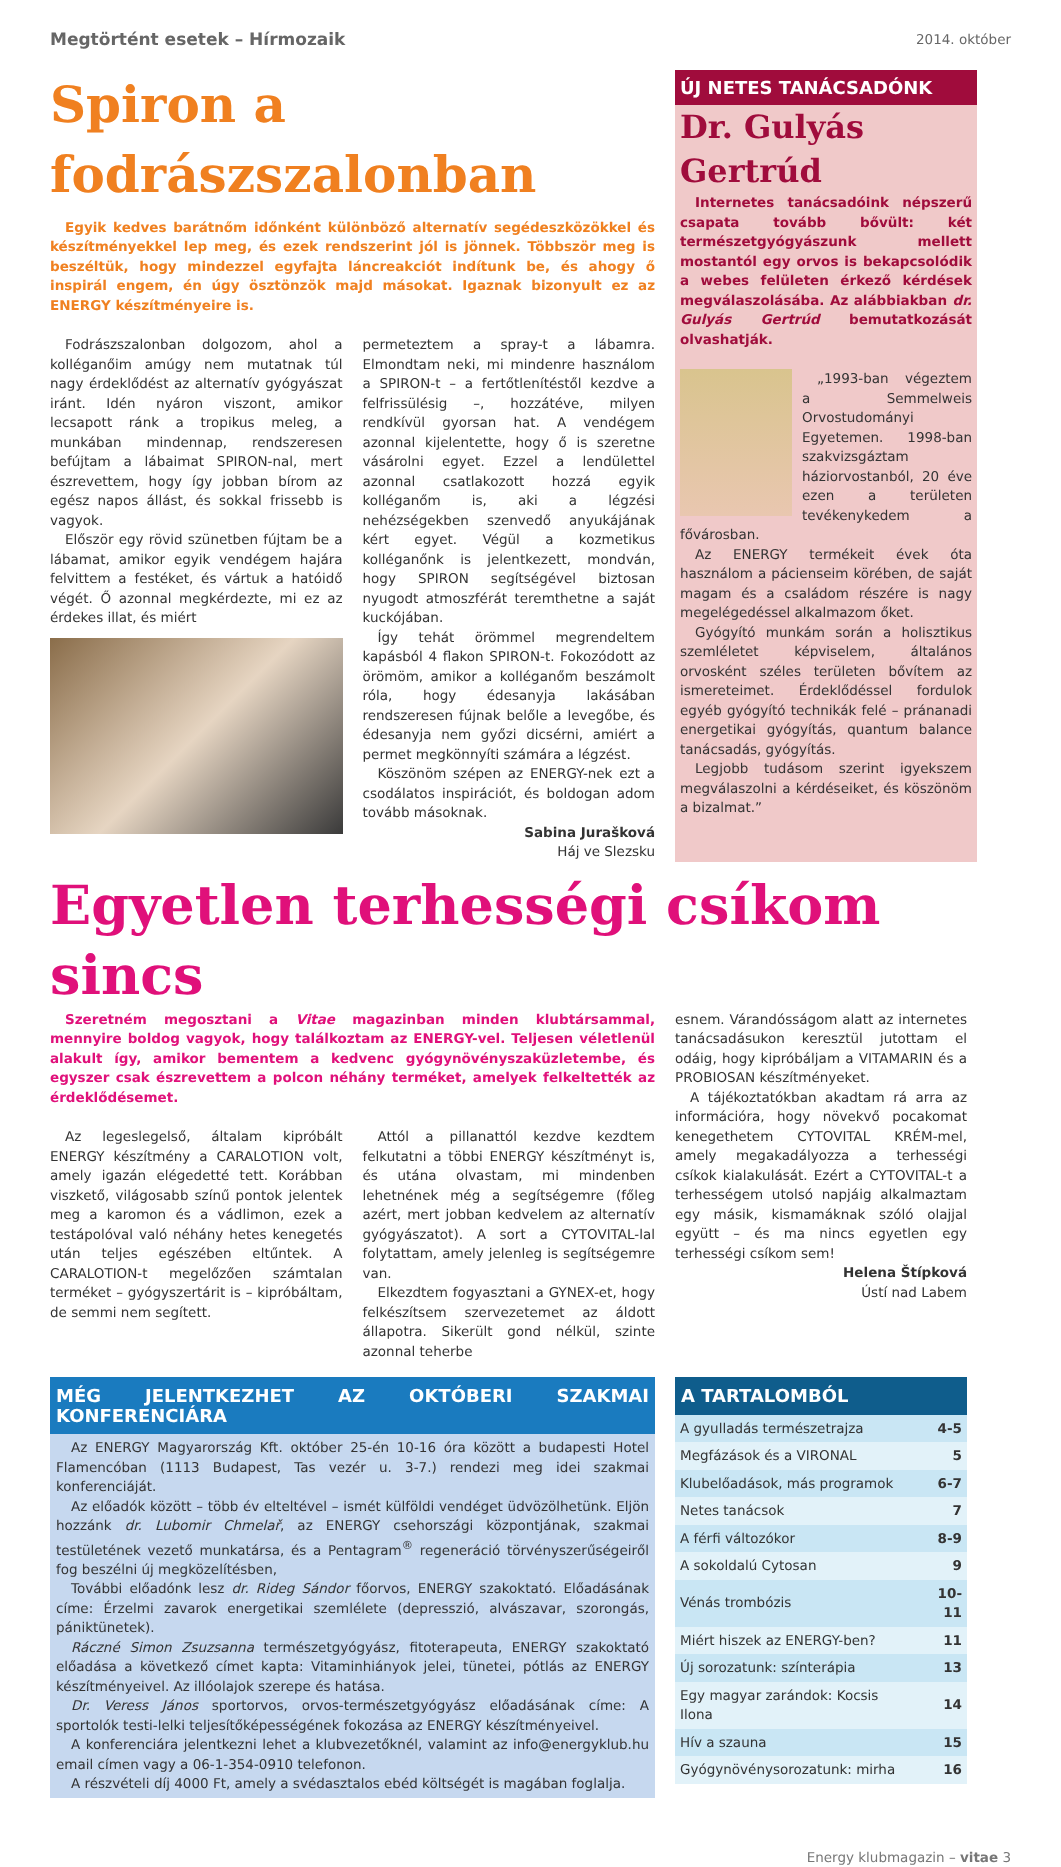Megtörtént esetek – Hírmozaik 2014. október
Spiron a fodrászszalonban
Egyik kedves barátnőm időnként különböző alternatív segédeszközökkel és készítményekkel lep meg, és ezek rendszerint jól is jönnek. Többször meg is beszéltük, hogy mindezzel egyfajta láncreakciót indítunk be, és ahogy ő inspirál engem, én úgy ösztönzök majd másokat. Igaznak bizonyult ez az ENERGY készítményeire is.
Fodrászszalonban dolgozom, ahol a kolléganőim amúgy nem mutatnak túl nagy érdeklődést az alternatív gyógyászat iránt. Idén nyáron viszont, amikor lecsapott ránk a tropikus meleg, a munkában mindennap, rendszeresen befújtam a lábaimat SPIRON-nal, mert észrevettem, hogy így jobban bírom az egész napos állást, és sokkal frissebb is vagyok.
Először egy rövid szünetben fújtam be a lábamat, amikor egyik vendégem hajára felvittem a festéket, és vártuk a hatóidő végét. Ő azonnal megkérdezte, mi ez az érdekes illat, és miért
permeteztem a spray-t a lábamra. Elmondtam neki, mi mindenre használom a SPIRON-t – a fertőtlenítéstől kezdve a felfrissülésig –, hozzátéve, milyen rendkívül gyorsan hat. A vendégem azonnal kijelentette, hogy ő is szeretne vásárolni egyet. Ezzel a lendülettel azonnal csatlakozott hozzá egyik kolléganőm is, aki a légzési nehézségekben szenvedő anyukájának kért egyet. Végül a kozmetikus kolléganőnk is jelentkezett, mondván, hogy SPIRON segítségével biztosan nyugodt atmoszférát teremthetne a saját kuckójában.
Így tehát örömmel megrendeltem kapásból 4 flakon SPIRON-t. Fokozódott az örömöm, amikor a kolléganőm beszámolt róla, hogy édesanyja lakásában rendszeresen fújnak belőle a levegőbe, és édesanyja nem győzi dicsérni, amiért a permet megkönnyíti számára a légzést.
Köszönöm szépen az ENERGY-nek ezt a csodálatos inspirációt, és boldogan adom tovább másoknak.
Sabina Jurašková
Háj ve Slezsku
ÚJ NETES TANÁCSADÓNK
Dr. Gulyás Gertrúd
Internetes tanácsadóink népszerű csapata tovább bővült: két természetgyógyászunk mellett mostantól egy orvos is bekapcsolódik a webes felületen érkező kérdések megválaszolásába. Az alábbiakban dr. Gulyás Gertrúd bemutatkozását olvashatják.
„1993-ban végeztem a Semmelweis Orvostudományi Egyetemen. 1998-ban szakvizsgáztam háziorvostanból, 20 éve ezen a területen tevékenykedem a fővárosban.
Az ENERGY termékeit évek óta használom a pácienseim körében, de saját magam és a családom részére is nagy megelégedéssel alkalmazom őket.
Gyógyító munkám során a holisztikus szemléletet képviselem, általános orvosként széles területen bővítem az ismereteimet. Érdeklődéssel fordulok egyéb gyógyító technikák felé – pránanadi energetikai gyógyítás, quantum balance tanácsadás, gyógyítás.
Legjobb tudásom szerint igyekszem megválaszolni a kérdéseiket, és köszönöm a bizalmat.”
Egyetlen terhességi csíkom sincs
Szeretném megosztani a Vitae magazinban minden klubtársammal, mennyire boldog vagyok, hogy találkoztam az ENERGY-vel. Teljesen véletlenül alakult így, amikor bementem a kedvenc gyógynövényszaküzletembe, és egyszer csak észrevettem a polcon néhány terméket, amelyek felkeltették az érdeklődésemet.
Az legeslegelső, általam kipróbált ENERGY készítmény a CARALOTION volt, amely igazán elégedetté tett. Korábban viszkető, világosabb színű pontok jelentek meg a karomon és a vádlimon, ezek a testápolóval való néhány hetes kenegetés után teljes egészében eltűntek. A CARALOTION-t megelőzően számtalan terméket – gyógyszertárit is – kipróbáltam, de semmi nem segített.
Attól a pillanattól kezdve kezdtem felkutatni a többi ENERGY készítményt is, és utána olvastam, mi mindenben lehetnének még a segítségemre (főleg azért, mert jobban kedvelem az alternatív gyógyászatot). A sort a CYTOVITAL-lal folytattam, amely jelenleg is segítségemre van.
Elkezdtem fogyasztani a GYNEX-et, hogy felkészítsem szervezetemet az áldott állapotra. Sikerült gond nélkül, szinte azonnal teherbe
esnem. Várandósságom alatt az internetes tanácsadásukon keresztül jutottam el odáig, hogy kipróbáljam a VITAMARIN és a PROBIOSAN készítményeket.
A tájékoztatókban akadtam rá arra az információra, hogy növekvő pocakomat kenegethetem CYTOVITAL KRÉM-mel, amely megakadályozza a terhességi csíkok kialakulását. Ezért a CYTOVITAL-t a terhességem utolsó napjáig alkalmaztam egy másik, kismamáknak szóló olajjal együtt – és ma nincs egyetlen egy terhességi csíkom sem!
Helena Štípková
Ústí nad Labem
MÉG JELENTKEZHET AZ OKTÓBERI SZAKMAI KONFERENCIÁRA
Az ENERGY Magyarország Kft. október 25-én 10-16 óra között a budapesti Hotel Flamencóban (1113 Budapest, Tas vezér u. 3-7.) rendezi meg idei szakmai konferenciáját.
Az előadók között – több év elteltével – ismét külföldi vendéget üdvözölhetünk. Eljön hozzánk dr. Lubomir Chmelař, az ENERGY csehországi központjának, szakmai testületének vezető munkatársa, és a Pentagram<sup>®</sup> regeneráció törvényszerűségeiről fog beszélni új megközelítésben,
További előadónk lesz dr. Rideg Sándor főorvos, ENERGY szakoktató. Előadásának címe: Érzelmi zavarok energetikai szemlélete (depresszió, alvászavar, szorongás, pániktünetek).
Ráczné Simon Zsuzsanna természetgyógyász, fitoterapeuta, ENERGY szakoktató előadása a következő címet kapta: Vitaminhiányok jelei, tünetei, pótlás az ENERGY készítményeivel. Az illóolajok szerepe és hatása.
Dr. Veress János sportorvos, orvos-természetgyógyász előadásának címe: A sportolók testi-lelki teljesítőképességének fokozása az ENERGY készítményeivel.
A konferenciára jelentkezni lehet a klubvezetőknél, valamint az info@energyklub.hu email címen vagy a 06-1-354-0910 telefonon.
A részvételi díj 4000 Ft, amely a svédasztalos ebéd költségét is magában foglalja.
A TARTALOMBÓL
| A gyulladás természetrajza | 4-5 |
| Megfázások és a VIRONAL | 5 |
| Klubelőadások, más programok | 6-7 |
| Netes tanácsok | 7 |
| A férfi változókor | 8-9 |
| A sokoldalú Cytosan | 9 |
| Vénás trombózis | 10-11 |
| Miért hiszek az ENERGY-ben? | 11 |
| Új sorozatunk: színterápia | 13 |
| Egy magyar zarándok: Kocsis Ilona | 14 |
| Hív a szauna | 15 |
| Gyógynövénysorozatunk: mirha | 16 |
Energy klubmagazin – vitae 3